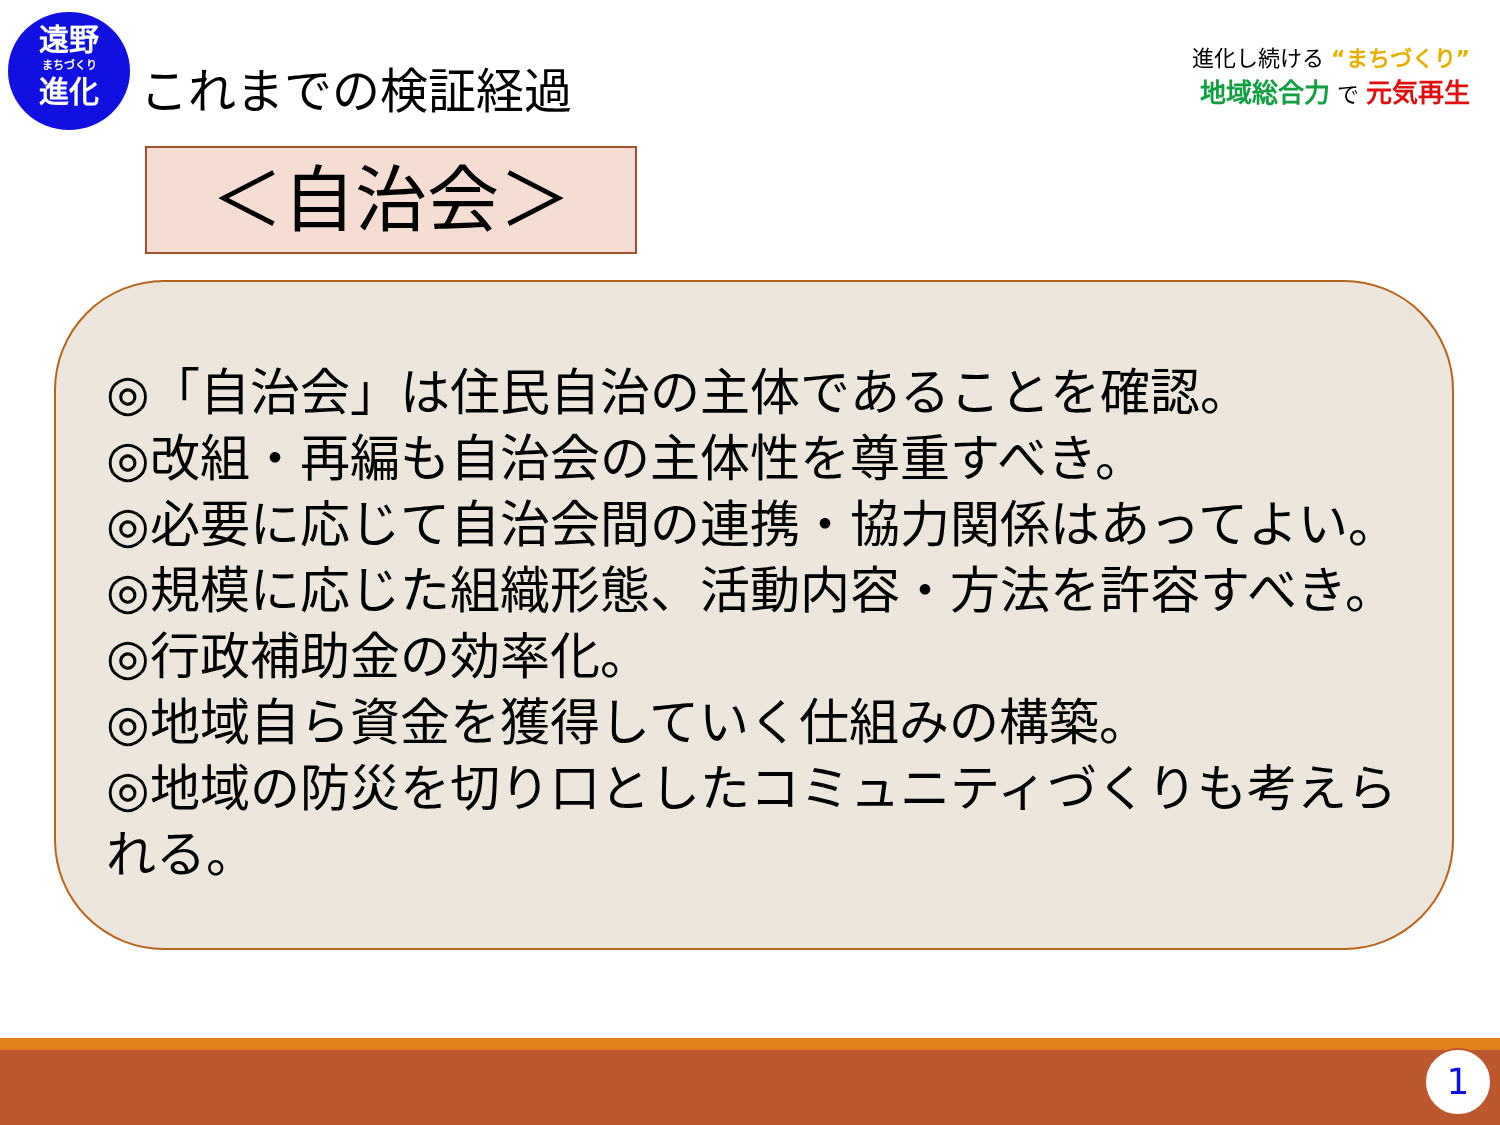遠野
まちづくり
進化
これまでの検証経過
進化し続ける “まちづくり”
地域総合力 で 元気再生
＜自治会＞
◎「自治会」は住民自治の主体であることを確認。
◎改組・再編も自治会の主体性を尊重すべき。
◎必要に応じて自治会間の連携・協力関係はあってよい。
◎規模に応じた組織形態、活動内容・方法を許容すべき。
◎行政補助金の効率化。
◎地域自ら資金を獲得していく仕組みの構築。
◎地域の防災を切り口としたコミュニティづくりも考えられる。
1